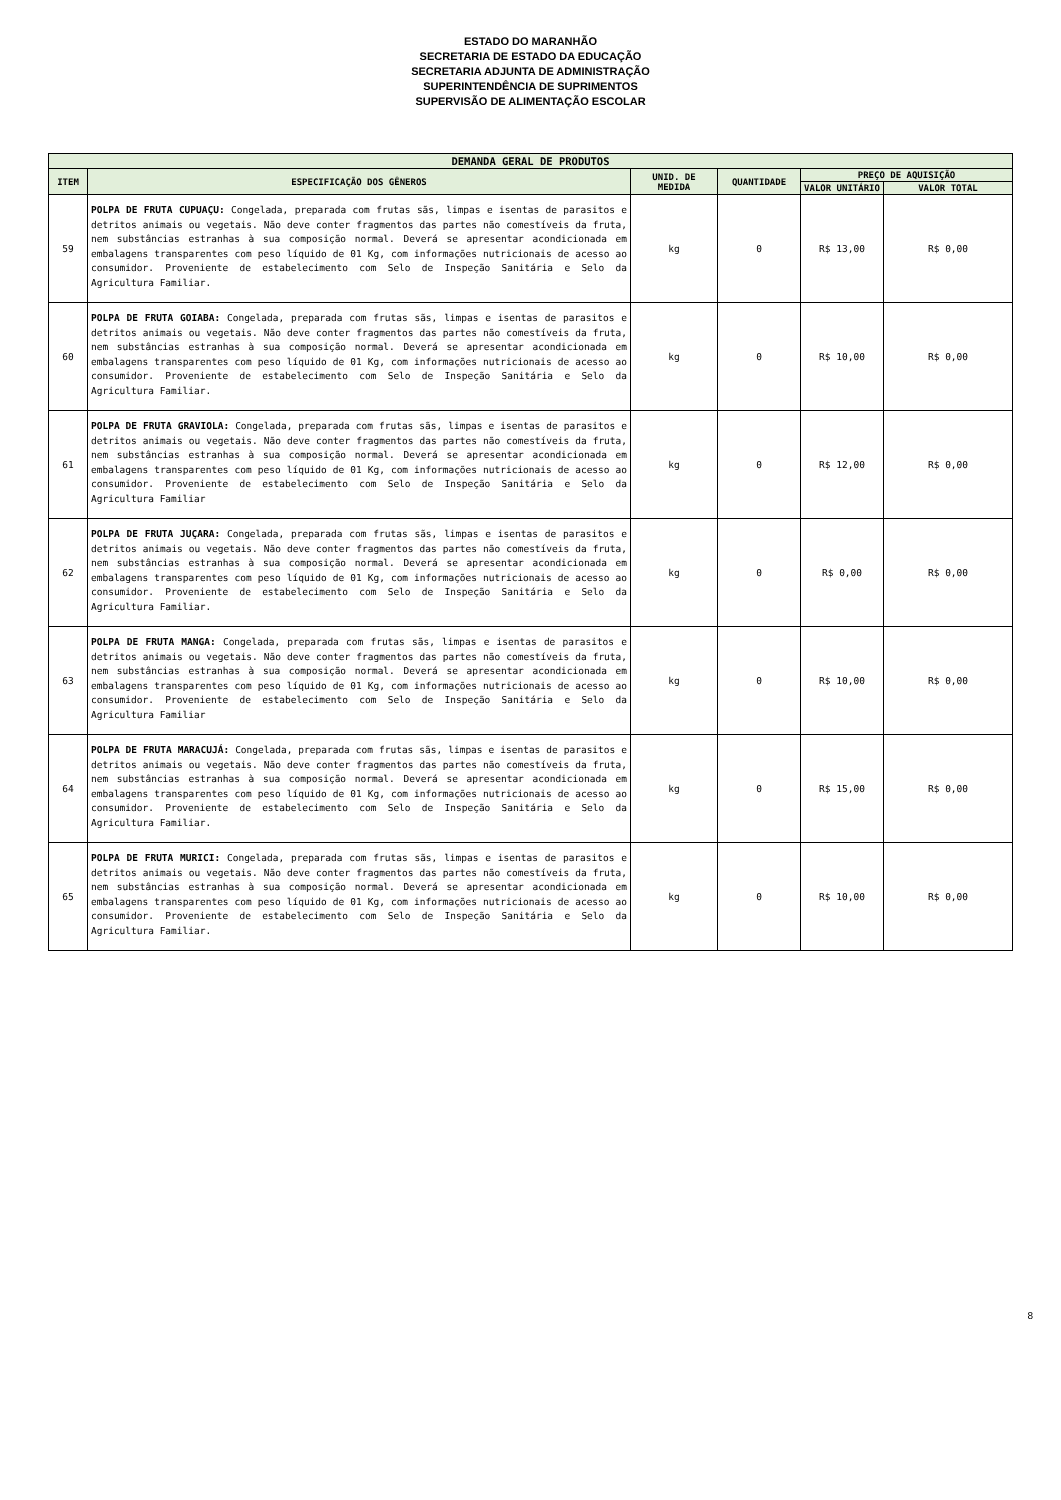ESTADO DO MARANHÃO
SECRETARIA DE ESTADO DA EDUCAÇÃO
SECRETARIA ADJUNTA DE ADMINISTRAÇÃO
SUPERINTENDÊNCIA DE SUPRIMENTOS
SUPERVISÃO DE ALIMENTAÇÃO ESCOLAR
| DEMANDA GERAL DE PRODUTOS | | | | | |
| --- | --- | --- | --- | --- | --- |
| ITEM | ESPECIFICAÇÃO DOS GÊNEROS | UNID. DE MEDIDA | QUANTIDADE | PREÇO DE AQUISIÇÃO | |
| | | | | VALOR UNITÁRIO | VALOR TOTAL |
| 59 | POLPA DE FRUTA CUPUAÇU: Congelada, preparada com frutas sãs, limpas e isentas de parasitos e detritos animais ou vegetais. Não deve conter fragmentos das partes não comestíveis da fruta, nem substâncias estranhas à sua composição normal. Deverá se apresentar acondicionada em embalagens transparentes com peso líquido de 01 Kg, com informações nutricionais de acesso ao consumidor. Proveniente de estabelecimento com Selo de Inspeção Sanitária e Selo da Agricultura Familiar. | kg | 0 | R$ 13,00 | R$ 0,00 |
| 60 | POLPA DE FRUTA GOIABA: Congelada, preparada com frutas sãs, limpas e isentas de parasitos e detritos animais ou vegetais. Não deve conter fragmentos das partes não comestíveis da fruta, nem substâncias estranhas à sua composição normal. Deverá se apresentar acondicionada em embalagens transparentes com peso líquido de 01 Kg, com informações nutricionais de acesso ao consumidor. Proveniente de estabelecimento com Selo de Inspeção Sanitária e Selo da Agricultura Familiar. | kg | 0 | R$ 10,00 | R$ 0,00 |
| 61 | POLPA DE FRUTA GRAVIOLA: Congelada, preparada com frutas sãs, limpas e isentas de parasitos e detritos animais ou vegetais. Não deve conter fragmentos das partes não comestíveis da fruta, nem substâncias estranhas à sua composição normal. Deverá se apresentar acondicionada em embalagens transparentes com peso líquido de 01 Kg, com informações nutricionais de acesso ao consumidor. Proveniente de estabelecimento com Selo de Inspeção Sanitária e Selo da Agricultura Familiar | kg | 0 | R$ 12,00 | R$ 0,00 |
| 62 | POLPA DE FRUTA JUÇARA: Congelada, preparada com frutas sãs, limpas e isentas de parasitos e detritos animais ou vegetais. Não deve conter fragmentos das partes não comestíveis da fruta, nem substâncias estranhas à sua composição normal. Deverá se apresentar acondicionada em embalagens transparentes com peso líquido de 01 Kg, com informações nutricionais de acesso ao consumidor. Proveniente de estabelecimento com Selo de Inspeção Sanitária e Selo da Agricultura Familiar. | kg | 0 | R$ 0,00 | R$ 0,00 |
| 63 | POLPA DE FRUTA MANGA: Congelada, preparada com frutas sãs, limpas e isentas de parasitos e detritos animais ou vegetais. Não deve conter fragmentos das partes não comestíveis da fruta, nem substâncias estranhas à sua composição normal. Deverá se apresentar acondicionada em embalagens transparentes com peso líquido de 01 Kg, com informações nutricionais de acesso ao consumidor. Proveniente de estabelecimento com Selo de Inspeção Sanitária e Selo da Agricultura Familiar | kg | 0 | R$ 10,00 | R$ 0,00 |
| 64 | POLPA DE FRUTA MARACUJÁ: Congelada, preparada com frutas sãs, limpas e isentas de parasitos e detritos animais ou vegetais. Não deve conter fragmentos das partes não comestíveis da fruta, nem substâncias estranhas à sua composição normal. Deverá se apresentar acondicionada em embalagens transparentes com peso líquido de 01 Kg, com informações nutricionais de acesso ao consumidor. Proveniente de estabelecimento com Selo de Inspeção Sanitária e Selo da Agricultura Familiar. | kg | 0 | R$ 15,00 | R$ 0,00 |
| 65 | POLPA DE FRUTA MURICI: Congelada, preparada com frutas sãs, limpas e isentas de parasitos e detritos animais ou vegetais. Não deve conter fragmentos das partes não comestíveis da fruta, nem substâncias estranhas à sua composição normal. Deverá se apresentar acondicionada em embalagens transparentes com peso líquido de 01 Kg, com informações nutricionais de acesso ao consumidor. Proveniente de estabelecimento com Selo de Inspeção Sanitária e Selo da Agricultura Familiar. | kg | 0 | R$ 10,00 | R$ 0,00 |
8